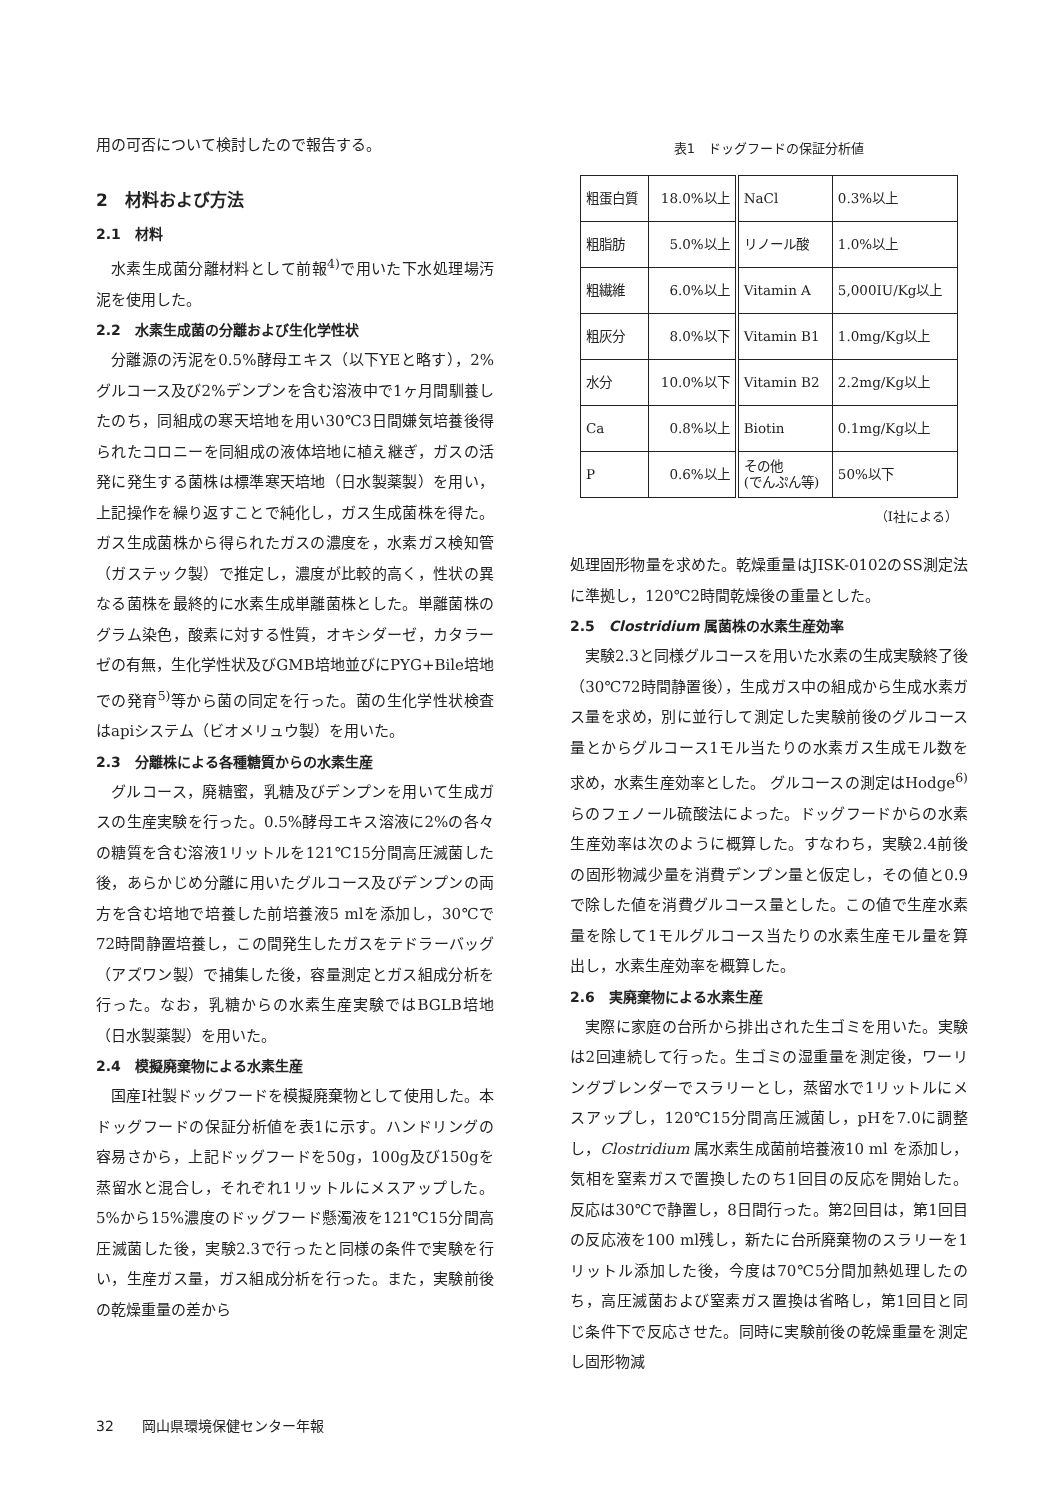用の可否について検討したので報告する。
2　材料および方法
2.1　材料
水素生成菌分離材料として前報<sup>4)</sup>で用いた下水処理場汚泥を使用した。
2.2　水素生成菌の分離および生化学性状
分離源の汚泥を0.5%酵母エキス（以下YEと略す），2%グルコース及び2%デンプンを含む溶液中で1ヶ月間馴養したのち，同組成の寒天培地を用い30℃3日間嫌気培養後得られたコロニーを同組成の液体培地に植え継ぎ，ガスの活発に発生する菌株は標準寒天培地（日水製薬製）を用い，上記操作を繰り返すことで純化し，ガス生成菌株を得た。ガス生成菌株から得られたガスの濃度を，水素ガス検知管（ガステック製）で推定し，濃度が比較的高く，性状の異なる菌株を最終的に水素生成単離菌株とした。単離菌株のグラム染色，酸素に対する性質，オキシダーゼ，カタラーゼの有無，生化学性状及びGMB培地並びにPYG+Bile培地での発育<sup>5)</sup>等から菌の同定を行った。菌の生化学性状検査はapiシステム（ビオメリュウ製）を用いた。
2.3　分離株による各種糖質からの水素生産
グルコース，廃糖蜜，乳糖及びデンプンを用いて生成ガスの生産実験を行った。0.5%酵母エキス溶液に2%の各々の糖質を含む溶液1リットルを121℃15分間高圧滅菌した後，あらかじめ分離に用いたグルコース及びデンプンの両方を含む培地で培養した前培養液5 mlを添加し，30℃で72時間静置培養し，この間発生したガスをテドラーバッグ（アズワン製）で捕集した後，容量測定とガス組成分析を行った。なお，乳糖からの水素生産実験ではBGLB培地（日水製薬製）を用いた。
2.4　模擬廃棄物による水素生産
国産I社製ドッグフードを模擬廃棄物として使用した。本ドッグフードの保証分析値を表1に示す。ハンドリングの容易さから，上記ドッグフードを50g，100g及び150gを蒸留水と混合し，それぞれ1リットルにメスアップした。5%から15%濃度のドッグフード懸濁液を121℃15分間高圧滅菌した後，実験2.3で行ったと同様の条件で実験を行い，生産ガス量，ガス組成分析を行った。また，実験前後の乾燥重量の差から
表1　ドッグフードの保証分析値
| 粗蛋白質 | 18.0%以上 | NaCl | 0.3%以上 |
| 粗脂肪 | 5.0%以上 | リノール酸 | 1.0%以上 |
| 粗繊維 | 6.0%以上 | Vitamin A | 5,000IU/Kg以上 |
| 粗灰分 | 8.0%以下 | Vitamin B1 | 1.0mg/Kg以上 |
| 水分 | 10.0%以下 | Vitamin B2 | 2.2mg/Kg以上 |
| Ca | 0.8%以上 | Biotin | 0.1mg/Kg以上 |
| P | 0.6%以上 | その他 (でんぷん等) | 50%以下 |
（I社による）
処理固形物量を求めた。乾燥重量はJISK-0102のSS測定法に準拠し，120℃2時間乾燥後の重量とした。
2.5　Clostridium 属菌株の水素生産効率
実験2.3と同様グルコースを用いた水素の生成実験終了後（30℃72時間静置後），生成ガス中の組成から生成水素ガス量を求め，別に並行して測定した実験前後のグルコース量とからグルコース1モル当たりの水素ガス生成モル数を求め，水素生産効率とした。 グルコースの測定はHodge<sup>6)</sup>らのフェノール硫酸法によった。ドッグフードからの水素生産効率は次のように概算した。すなわち，実験2.4前後の固形物減少量を消費デンプン量と仮定し，その値と0.9で除した値を消費グルコース量とした。この値で生産水素量を除して1モルグルコース当たりの水素生産モル量を算出し，水素生産効率を概算した。
2.6　実廃棄物による水素生産
実際に家庭の台所から排出された生ゴミを用いた。実験は2回連続して行った。生ゴミの湿重量を測定後，ワーリングブレンダーでスラリーとし，蒸留水で1リットルにメスアップし，120℃15分間高圧滅菌し，pHを7.0に調整し，Clostridium 属水素生成菌前培養液10 ml を添加し，気相を窒素ガスで置換したのち1回目の反応を開始した。反応は30℃で静置し，8日間行った。第2回目は，第1回目の反応液を100 ml残し，新たに台所廃棄物のスラリーを1リットル添加した後，今度は70℃5分間加熱処理したのち，高圧滅菌および窒素ガス置換は省略し，第1回目と同じ条件下で反応させた。同時に実験前後の乾燥重量を測定し固形物減
32　　岡山県環境保健センター年報